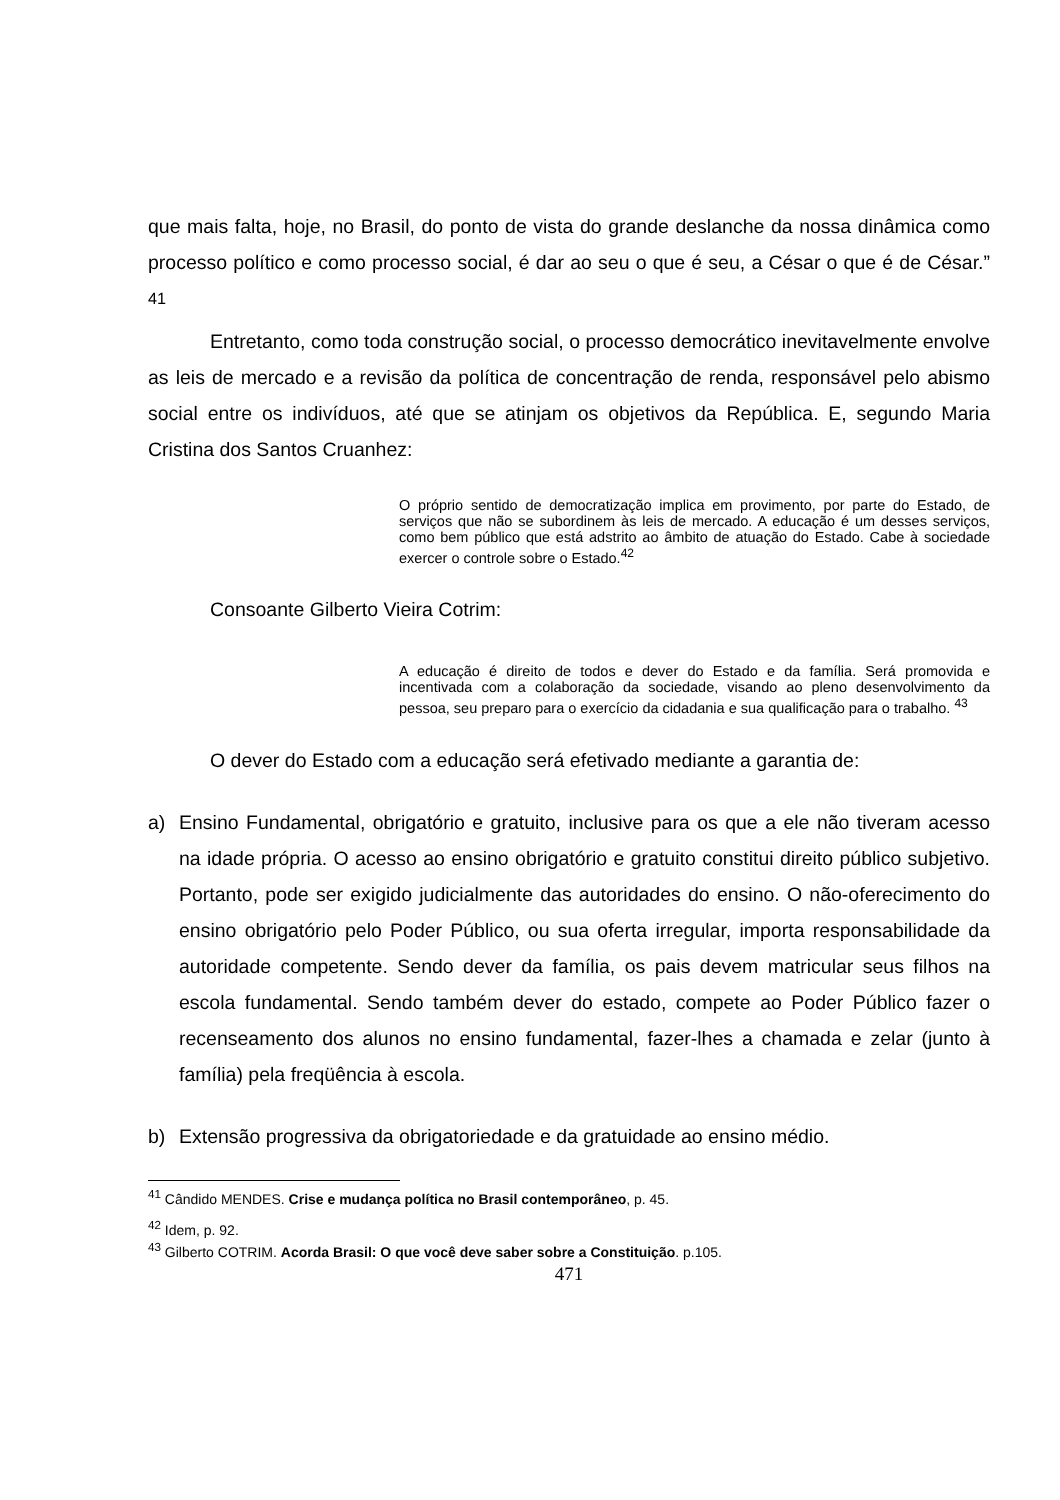que mais falta, hoje, no Brasil, do ponto de vista do grande deslanche da nossa dinâmica como processo político e como processo social, é dar ao seu o que é seu, a César o que é de César.” <sup>41</sup>
Entretanto, como toda construção social, o processo democrático inevitavelmente envolve as leis de mercado e a revisão da política de concentração de renda, responsável pelo abismo social entre os indivíduos, até que se atinjam os objetivos da República. E, segundo Maria Cristina dos Santos Cruanhez:
O próprio sentido de democratização implica em provimento, por parte do Estado, de serviços que não se subordinem às leis de mercado. A educação é um desses serviços, como bem público que está adstrito ao âmbito de atuação do Estado. Cabe à sociedade exercer o controle sobre o Estado.<sup>42</sup>
Consoante Gilberto Vieira Cotrim:
A educação é direito de todos e dever do Estado e da família. Será promovida e incentivada com a colaboração da sociedade, visando ao pleno desenvolvimento da pessoa, seu preparo para o exercício da cidadania e sua qualificação para o trabalho. <sup>43</sup>
O dever do Estado com a educação será efetivado mediante a garantia de:
a) Ensino Fundamental, obrigatório e gratuito, inclusive para os que a ele não tiveram acesso na idade própria. O acesso ao ensino obrigatório e gratuito constitui direito público subjetivo. Portanto, pode ser exigido judicialmente das autoridades do ensino. O não-oferecimento do ensino obrigatório pelo Poder Público, ou sua oferta irregular, importa responsabilidade da autoridade competente. Sendo dever da família, os pais devem matricular seus filhos na escola fundamental. Sendo também dever do estado, compete ao Poder Público fazer o recenseamento dos alunos no ensino fundamental, fazer-lhes a chamada e zelar (junto à família) pela freqüência à escola.
b) Extensão progressiva da obrigatoriedade e da gratuidade ao ensino médio.
<sup>41</sup> Cândido MENDES. Crise e mudança política no Brasil contemporâneo, p. 45.
<sup>42</sup> Idem, p. 92.
<sup>43</sup> Gilberto COTRIM. Acorda Brasil: O que você deve saber sobre a Constituição. p.105.
471